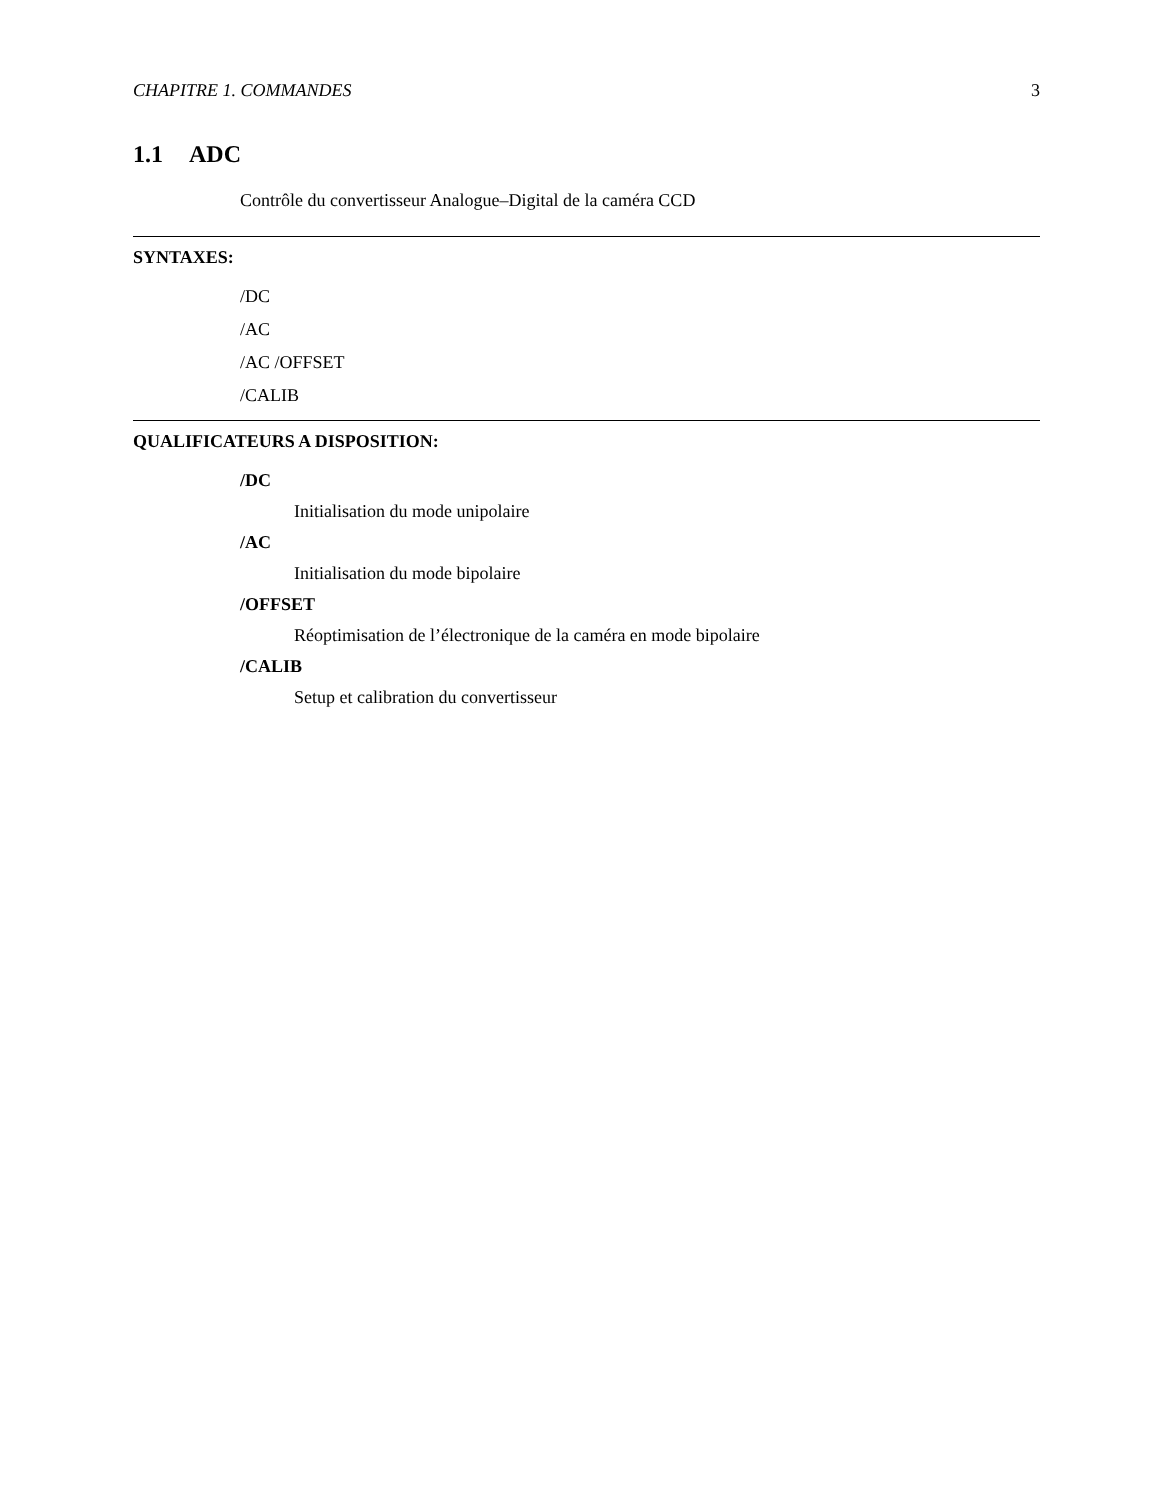CHAPITRE 1. COMMANDES 3
1.1 ADC
Contrôle du convertisseur Analogue–Digital de la caméra CCD
SYNTAXES:
/DC
/AC
/AC /OFFSET
/CALIB
QUALIFICATEURS A DISPOSITION:
/DC
Initialisation du mode unipolaire
/AC
Initialisation du mode bipolaire
/OFFSET
Réoptimisation de l’électronique de la caméra en mode bipolaire
/CALIB
Setup et calibration du convertisseur